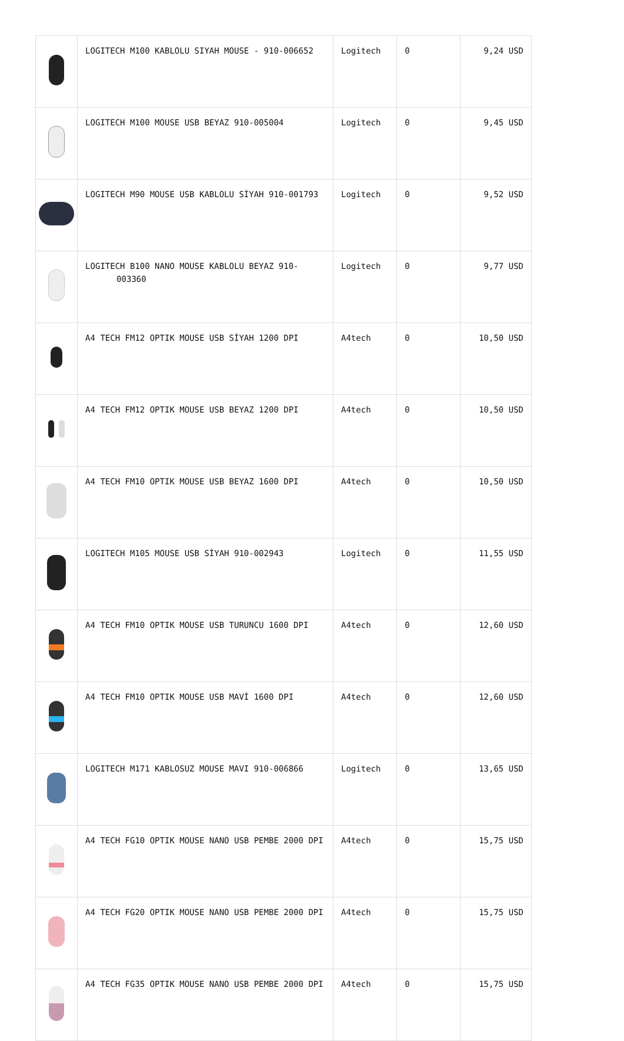| | LOGITECH M100 KABLOLU SIYAH MOUSE - 910-006652 | Logitech | 0 | 9,24 USD |
| | LOGITECH M100 MOUSE USB BEYAZ 910-005004 | Logitech | 0 | 9,45 USD |
| | LOGITECH M90 MOUSE USB KABLOLU SİYAH 910-001793 | Logitech | 0 | 9,52 USD |
| | LOGITECH B100 NANO MOUSE KABLOLU BEYAZ 910-003360 | Logitech | 0 | 9,77 USD |
| | A4 TECH FM12 OPTIK MOUSE USB SİYAH 1200 DPI | A4tech | 0 | 10,50 USD |
| | A4 TECH FM12 OPTIK MOUSE USB BEYAZ 1200 DPI | A4tech | 0 | 10,50 USD |
| | A4 TECH FM10 OPTIK MOUSE USB BEYAZ 1600 DPI | A4tech | 0 | 10,50 USD |
| | LOGITECH M105 MOUSE USB SİYAH 910-002943 | Logitech | 0 | 11,55 USD |
| | A4 TECH FM10 OPTIK MOUSE USB TURUNCU 1600 DPI | A4tech | 0 | 12,60 USD |
| | A4 TECH FM10 OPTIK MOUSE USB MAVİ 1600 DPI | A4tech | 0 | 12,60 USD |
| | LOGITECH M171 KABLOSUZ MOUSE MAVI 910-006866 | Logitech | 0 | 13,65 USD |
| | A4 TECH FG10 OPTIK MOUSE NANO USB PEMBE 2000 DPI | A4tech | 0 | 15,75 USD |
| | A4 TECH FG20 OPTIK MOUSE NANO USB PEMBE 2000 DPI | A4tech | 0 | 15,75 USD |
| | A4 TECH FG35 OPTIK MOUSE NANO USB PEMBE 2000 DPI | A4tech | 0 | 15,75 USD |